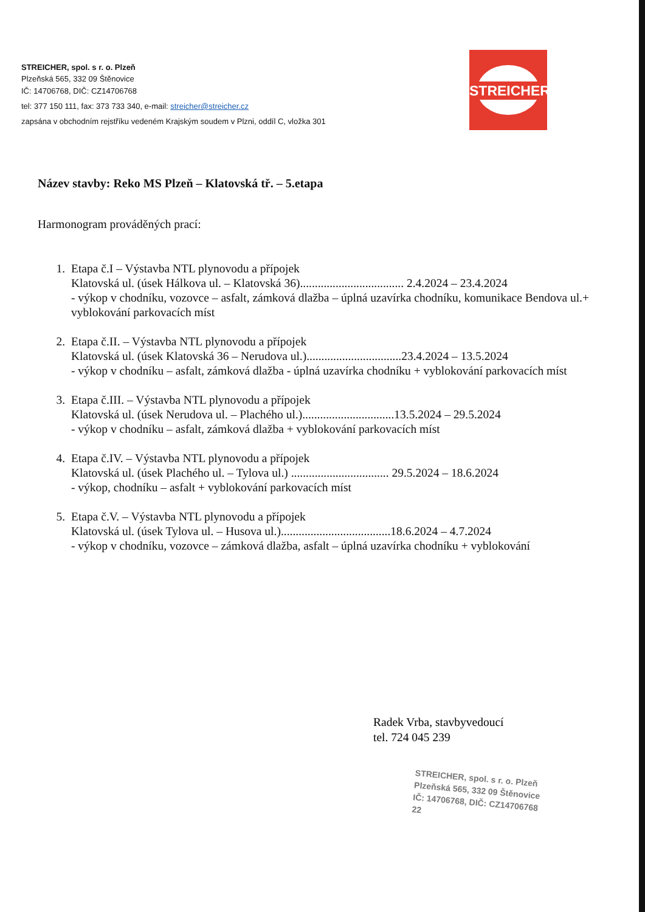STREICHER, spol. s r. o. Plzeň
Plzeňská 565, 332 09 Štěnovice
IČ: 14706768, DIČ: CZ14706768
tel: 377 150 111, fax: 373 733 340, e-mail: streicher@streicher.cz
zapsána v obchodním rejstříku vedeném Krajským soudem v Plzni, oddíl C, vložka 301
STREICHER
Název stavby: Reko MS Plzeň – Klatovská tř. – 5.etapa
Harmonogram prováděných prací:
1. Etapa č.I – Výstavba NTL plynovodu a přípojek
Klatovská ul. (úsek Hálkova ul. – Klatovská 36)................................... 2.4.2024 – 23.4.2024
- výkop v chodníku, vozovce – asfalt, zámková dlažba – úplná uzavírka chodníku, komunikace Bendova ul.+ vyblokování parkovacích míst
2. Etapa č.II. – Výstavba NTL plynovodu a přípojek
Klatovská ul. (úsek Klatovská 36 – Nerudova ul.)................................23.4.2024 – 13.5.2024
- výkop v chodníku – asfalt, zámková dlažba - úplná uzavírka chodníku + vyblokování parkovacích míst
3. Etapa č.III. – Výstavba NTL plynovodu a přípojek
Klatovská ul. (úsek Nerudova ul. – Plachého ul.)...............................13.5.2024 – 29.5.2024
- výkop v chodníku – asfalt, zámková dlažba + vyblokování parkovacích míst
4. Etapa č.IV. – Výstavba NTL plynovodu a přípojek
Klatovská ul. (úsek Plachého ul. – Tylova ul.) ................................. 29.5.2024 – 18.6.2024
- výkop, chodníku – asfalt + vyblokování parkovacích míst
5. Etapa č.V. – Výstavba NTL plynovodu a přípojek
Klatovská ul. (úsek Tylova ul. – Husova ul.).....................................18.6.2024 – 4.7.2024
- výkop v chodníku, vozovce – zámková dlažba, asfalt – úplná uzavírka chodníku + vyblokování
Radek Vrba, stavbyvedoucí
tel. 724 045 239
STREICHER, spol. s r. o. Plzeň
Plzeňská 565, 332 09 Štěnovice
IČ: 14706768, DIČ: CZ14706768
22